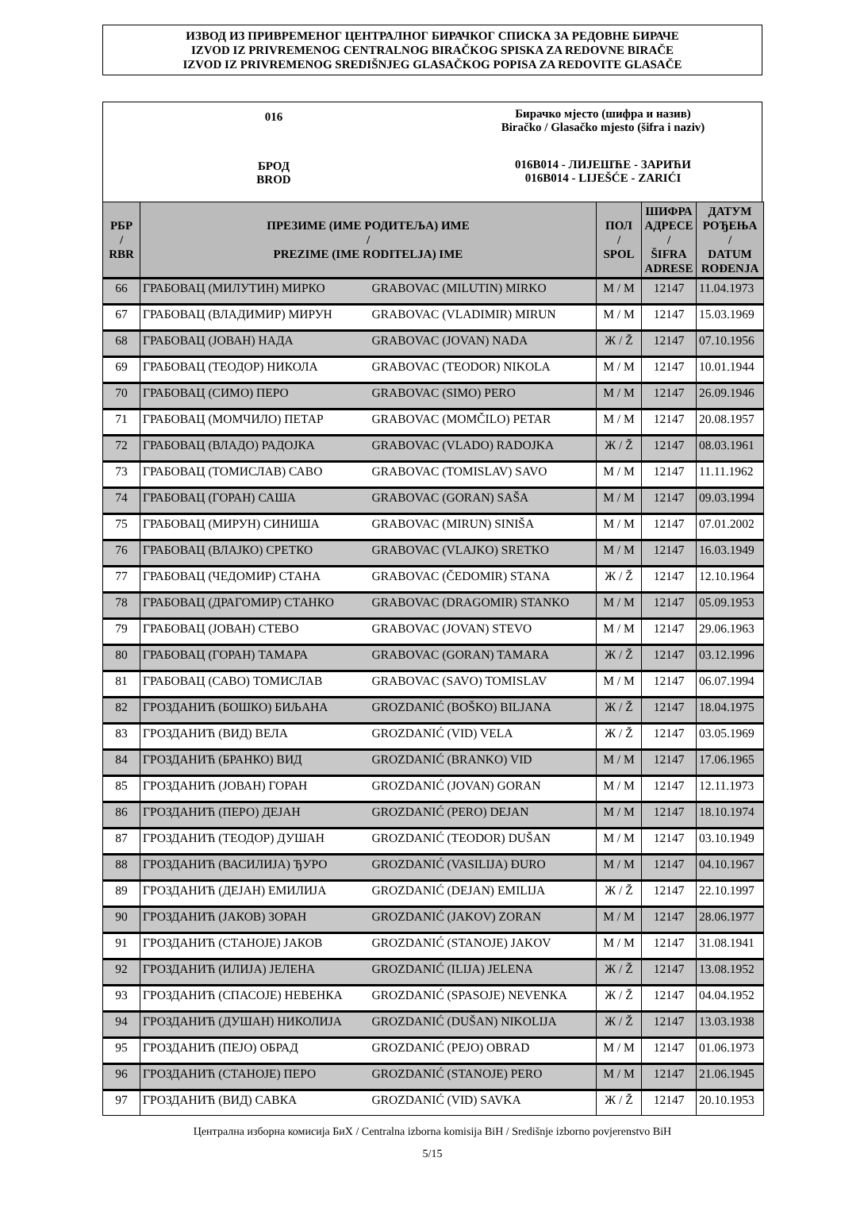ИЗВОД ИЗ ПРИВРЕМЕНОГ ЦЕНТРАЛНОГ БИРАЧКОГ СПИСКА ЗА РЕДОВНЕ БИРАЧЕ
IZVOD IZ PRIVREMENOG CENTRALNOG BIRAČKOG SPISKA ZA REDOVNE BIRAČE
IZVOD IZ PRIVREMENOG SREDIŠNJEG GLASAČKOG POPISA ZA REDOVITE GLASAČE
016
БРОД
BROD
Бирачко мјесто (шифра и назив)
Biračko / Glasačko mjesto (šifra i naziv)
016B014 - ЛИЈЕШЋЕ - ЗАРИЋИ
016B014 - LIJEŠĆE - ZARIĆI
| РБР / RBR | ПРЕЗИМЕ (ИМЕ РОДИТЕЉА) ИМЕ / PREZIME (IME RODITELJA) IME | | ПОЛ / SPOL | ШИФРА АДРЕСЕ / ŠIFRA ADRESE | ДАТУМ РОЂЕЊА / DATUM ROĐENJA |
| --- | --- | --- | --- | --- | --- |
| 66 | ГРАБОВАЦ (МИЛУТИН) МИРКО | GRABOVAC (MILUTIN) MIRKO | М / M | 12147 | 11.04.1973 |
| 67 | ГРАБОВАЦ (ВЛАДИМИР) МИРУН | GRABOVAC (VLADIMIR) MIRUN | М / M | 12147 | 15.03.1969 |
| 68 | ГРАБОВАЦ (ЈОВАН) НАДА | GRABOVAC (JOVAN) NADA | Ж / Ž | 12147 | 07.10.1956 |
| 69 | ГРАБОВАЦ (ТЕОДОР) НИКОЛА | GRABOVAC (TEODOR) NIKOLA | М / M | 12147 | 10.01.1944 |
| 70 | ГРАБОВАЦ (СИМО) ПЕРО | GRABOVAC (SIMO) PERO | М / M | 12147 | 26.09.1946 |
| 71 | ГРАБОВАЦ (МОМЧИЛО) ПЕТАР | GRABOVAC (MOMČILO) PETAR | М / M | 12147 | 20.08.1957 |
| 72 | ГРАБОВАЦ (ВЛАДО) РАДОЈКА | GRABOVAC (VLADO) RADOJKA | Ж / Ž | 12147 | 08.03.1961 |
| 73 | ГРАБОВАЦ (ТОМИСЛАВ) САВО | GRABOVAC (TOMISLAV) SAVO | М / M | 12147 | 11.11.1962 |
| 74 | ГРАБОВАЦ (ГОРАН) САША | GRABOVAC (GORAN) SAŠA | М / M | 12147 | 09.03.1994 |
| 75 | ГРАБОВАЦ (МИРУН) СИНИША | GRABOVAC (MIRUN) SINIŠA | М / M | 12147 | 07.01.2002 |
| 76 | ГРАБОВАЦ (ВЛАЈКО) СРЕТКО | GRABOVAC (VLAJKO) SRETKO | М / M | 12147 | 16.03.1949 |
| 77 | ГРАБОВАЦ (ЧЕДОМИР) СТАНА | GRABOVAC (ČEDOMIR) STANA | Ж / Ž | 12147 | 12.10.1964 |
| 78 | ГРАБОВАЦ (ДРАГОМИР) СТАНКО | GRABOVAC (DRAGOMIR) STANKO | М / M | 12147 | 05.09.1953 |
| 79 | ГРАБОВАЦ (ЈОВАН) СТЕВО | GRABOVAC (JOVAN) STEVO | М / M | 12147 | 29.06.1963 |
| 80 | ГРАБОВАЦ (ГОРАН) ТАМАРА | GRABOVAC (GORAN) TAMARA | Ж / Ž | 12147 | 03.12.1996 |
| 81 | ГРАБОВАЦ (САВО) ТОМИСЛАВ | GRABOVAC (SAVO) TOMISLAV | М / M | 12147 | 06.07.1994 |
| 82 | ГРОЗДАНИЋ (БОШКО) БИЉАНА | GROZDANIĆ (BOŠKO) BILJANA | Ж / Ž | 12147 | 18.04.1975 |
| 83 | ГРОЗДАНИЋ (ВИД) ВЕЛА | GROZDANIĆ (VID) VELA | Ж / Ž | 12147 | 03.05.1969 |
| 84 | ГРОЗДАНИЋ (БРАНКО) ВИД | GROZDANIĆ (BRANKO) VID | М / M | 12147 | 17.06.1965 |
| 85 | ГРОЗДАНИЋ (ЈОВАН) ГОРАН | GROZDANIĆ (JOVAN) GORAN | М / M | 12147 | 12.11.1973 |
| 86 | ГРОЗДАНИЋ (ПЕРО) ДЕЈАН | GROZDANIĆ (PERO) DEJAN | М / M | 12147 | 18.10.1974 |
| 87 | ГРОЗДАНИЋ (ТЕОДОР) ДУШАН | GROZDANIĆ (TEODOR) DUŠAN | М / M | 12147 | 03.10.1949 |
| 88 | ГРОЗДАНИЋ (ВАСИЛИЈА) ЂУРО | GROZDANIĆ (VASILIJA) ĐURO | М / M | 12147 | 04.10.1967 |
| 89 | ГРОЗДАНИЋ (ДЕЈАН) ЕМИЛИЈА | GROZDANIĆ (DEJAN) EMILIJA | Ж / Ž | 12147 | 22.10.1997 |
| 90 | ГРОЗДАНИЋ (ЈАКОВ) ЗОРАН | GROZDANIĆ (JAKOV) ZORAN | М / M | 12147 | 28.06.1977 |
| 91 | ГРОЗДАНИЋ (СТАНОЈЕ) ЈАКОВ | GROZDANIĆ (STANOJE) JAKOV | М / M | 12147 | 31.08.1941 |
| 92 | ГРОЗДАНИЋ (ИЛИЈА) ЈЕЛЕНА | GROZDANIĆ (ILIJA) JELENA | Ж / Ž | 12147 | 13.08.1952 |
| 93 | ГРОЗДАНИЋ (СПАСОЈЕ) НЕВЕНКА | GROZDANIĆ (SPASOJE) NEVENKA | Ж / Ž | 12147 | 04.04.1952 |
| 94 | ГРОЗДАНИЋ (ДУШАН) НИКОЛИЈА | GROZDANIĆ (DUŠAN) NIKOLIJA | Ж / Ž | 12147 | 13.03.1938 |
| 95 | ГРОЗДАНИЋ (ПЕЈО) ОБРАД | GROZDANIĆ (PEJO) OBRAD | М / M | 12147 | 01.06.1973 |
| 96 | ГРОЗДАНИЋ (СТАНОЈЕ) ПЕРО | GROZDANIĆ (STANOJE) PERO | М / M | 12147 | 21.06.1945 |
| 97 | ГРОЗДАНИЋ (ВИД) САВКА | GROZDANIĆ (VID) SAVKA | Ж / Ž | 12147 | 20.10.1953 |
Централна изборна комисија БиХ / Centralna izborna komisija BiH / Središnje izborno povjerenstvo BiH
5/15